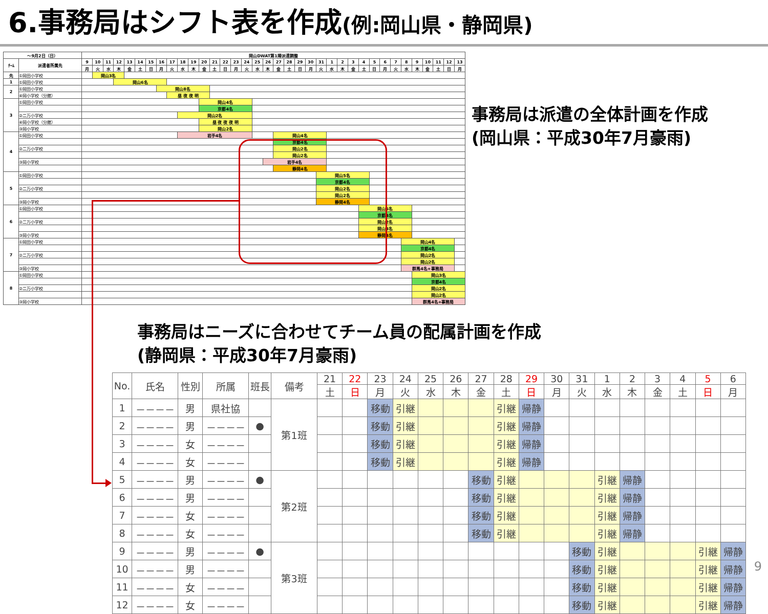6.事務局はシフト表を作成(例:岡山県・静岡県)
| ～9月2日（日） | | 岡山DWAT第1陣派遣調整 | | | | | | | | | | | | | | | | | | | | | | | | | | | | | | | | | | | |
| ﾁｰﾑ | 派遣者所属先 | 9 | 10 | 11 | 12 | 13 | 14 | 15 | 16 | 17 | 18 | 19 | 20 | 21 | 22 | 23 | 24 | 25 | 26 | 27 | 28 | 29 | 30 | 31 | 1 | 2 | 3 | 4 | 5 | 6 | 7 | 8 | 9 | 10 | 11 | 12 | 13 |
| | | 月 | 火 | 水 | 木 | 金 | 土 | 日 | 月 | 火 | 水 | 木 | 金 | 土 | 日 | 月 | 火 | 水 | 木 | 金 | 土 | 日 | 月 | 火 | 水 | 木 | 金 | 土 | 日 | 月 | 火 | 水 | 木 | 金 | 土 | 日 | 月 |
| 先 | ①岡田小学校 | | 岡山3名 | | | | | | | | | | | | | | | | | | | | | | | | | | | | | | | | | | |
| 1 | ①岡田小学校 | | | | 岡山6名 | | | | | | | | | | | | | | | | | | | | | | | | | | | | | | | | |
| 2 | ①岡田小学校 | | | | | | | | 岡山8名 | | | | | | | | | | | | | | | | | | | | | | | | | | | | |
| | ④岡小学校（分館） | | | | | | | | | 昼 夜 夜 明 | | | | | | | | | | | | | | | | | | | | | | | | | | | |
| 3 | ①岡田小学校 | | | | | | | | | | | | 岡山4名 | | | | | | | | | | | | | | | | | | | | | | | | |
| | | | | | | | | | | | | | 京都4名 | | | | | | | | | | | | | | | | | | | | | | | | |
| | ②二万小学校 | | | | | | | | | | 岡山2名 | | | | | | | | | | | | | | | | | | | | | | | | | | |
| | ④岡小学校（分館） | | | | | | | | | | | | 昼 夜 夜 夜 明 | | | | | | | | | | | | | | | | | | | | | | | | |
| | ③岡小学校 | | | | | | | | | | | | 岡山2名 | | | | | | | | | | | | | | | | | | | | | | | | |
| 4 | ①岡田小学校 | | | | | | | | | | 岩手4名 | | | | | | | | | 岡山4名 | | | | | | | | | | | | | | | | | |
| | | | | | | | | | | | | | | | | | | | | 京都4名 | | | | | | | | | | | | | | | | | |
| | ②二万小学校 | | | | | | | | | | | | | | | | | | | 岡山2名 | | | | | | | | | | | | | | | | | |
| | | | | | | | | | | | | | | | | | | | | 岡山2名 | | | | | | | | | | | | | | | | | |
| | ③岡小学校 | | | | | | | | | | | | | | | | | | 岩手4名 | | | | | | | | | | | | | | | | | | |
| | | | | | | | | | | | | | | | | | | | | 静岡4名 | | | | | | | | | | | | | | | | | |
| 5 | ①岡田小学校 | | | | | | | | | | | | | | | | | | | | | | | 岡山5名 | | | | | | | | | | | | | |
| | | | | | | | | | | | | | | | | | | | | | | | | 京都4名 | | | | | | | | | | | | | |
| | ②二万小学校 | | | | | | | | | | | | | | | | | | | | | | | 岡山2名 | | | | | | | | | | | | | |
| | | | | | | | | | | | | | | | | | | | | | | | | 岡山2名 | | | | | | | | | | | | | |
| | ③岡小学校 | | | | | | | | | | | | | | | | | | | | | | | 静岡4名 | | | | | | | | | | | | | |
| 6 | ①岡田小学校 | | | | | | | | | | | | | | | | | | | | | | | | | | | 岡山5名 | | | | | | | | | |
| | | | | | | | | | | | | | | | | | | | | | | | | | | | | 京都4名 | | | | | | | | | |
| | ②二万小学校 | | | | | | | | | | | | | | | | | | | | | | | | | | | 岡山2名 | | | | | | | | | |
| | | | | | | | | | | | | | | | | | | | | | | | | | | | | 岡山3名 | | | | | | | | | |
| | ③岡小学校 | | | | | | | | | | | | | | | | | | | | | | | | | | | 静岡4名 | | | | | | | | | |
| 7 | ①岡田小学校 | | | | | | | | | | | | | | | | | | | | | | | | | | | | | | | 岡山4名 | | | | | |
| | | | | | | | | | | | | | | | | | | | | | | | | | | | | | | | | 京都4名 | | | | | |
| | ②二万小学校 | | | | | | | | | | | | | | | | | | | | | | | | | | | | | | | 岡山2名 | | | | | |
| | | | | | | | | | | | | | | | | | | | | | | | | | | | | | | | | 岡山2名 | | | | | |
| | ③岡小学校 | | | | | | | | | | | | | | | | | | | | | | | | | | | | | | | 群馬4名+事務局 | | | | | |
| 8 | ①岡田小学校 | | | | | | | | | | | | | | | | | | | | | | | | | | | | | | | | 岡山3名 | | | | |
| | | | | | | | | | | | | | | | | | | | | | | | | | | | | | | | | | 京都4名 | | | | |
| | ②二万小学校 | | | | | | | | | | | | | | | | | | | | | | | | | | | | | | | | 岡山2名 | | | | |
| | | | | | | | | | | | | | | | | | | | | | | | | | | | | | | | | | 岡山2名 | | | | |
| | ③岡小学校 | | | | | | | | | | | | | | | | | | | | | | | | | | | | | | | | 群馬4名+事務局 | | | | |
事務局は派遣の全体計画を作成
(岡山県：平成30年7月豪雨)
事務局はニーズに合わせてチーム員の配属計画を作成
(静岡県：平成30年7月豪雨)
| No. | 氏名 | 性別 | 所属 | 班長 | 備考 | 21 | 22 | 23 | 24 | 25 | 26 | 27 | 28 | 29 | 30 | 31 | 1 | 2 | 3 | 4 | 5 | 6 |
| --- | --- | --- | --- | --- | --- | --- | --- | --- | --- | --- | --- | --- | --- | --- | --- | --- | --- | --- | --- | --- | --- | --- |
| | | | | | | 土 | 日 | 月 | 火 | 水 | 木 | 金 | 土 | 日 | 月 | 火 | 水 | 木 | 金 | 土 | 日 | 月 |
| 1 | －－－－ | 男 | 県社協 | | 第1班 | | | 移動 | 引継 | | | | 引継 | 帰静 | | | | | | | | |
| 2 | －－－－ | 男 | －－－－ | ● | | | | 移動 | 引継 | | | | 引継 | 帰静 | | | | | | | | |
| 3 | －－－－ | 女 | －－－－ | | | | | 移動 | 引継 | | | | 引継 | 帰静 | | | | | | | | |
| 4 | －－－－ | 女 | －－－－ | | | | | 移動 | 引継 | | | | 引継 | 帰静 | | | | | | | | |
| 5 | －－－－ | 男 | －－－－ | ● | 第2班 | | | | | | | 移動 | 引継 | | | | 引継 | 帰静 | | | | |
| 6 | －－－－ | 男 | －－－－ | | | | | | | | | 移動 | 引継 | | | | 引継 | 帰静 | | | | |
| 7 | －－－－ | 女 | －－－－ | | | | | | | | | 移動 | 引継 | | | | 引継 | 帰静 | | | | |
| 8 | －－－－ | 女 | －－－－ | | | | | | | | | 移動 | 引継 | | | | 引継 | 帰静 | | | | |
| 9 | －－－－ | 男 | －－－－ | ● | 第3班 | | | | | | | | | | | 移動 | 引継 | | | | 引継 | 帰静 |
| 10 | －－－－ | 男 | －－－－ | | | | | | | | | | | | | 移動 | 引継 | | | | 引継 | 帰静 |
| 11 | －－－－ | 女 | －－－－ | | | | | | | | | | | | | 移動 | 引継 | | | | 引継 | 帰静 |
| 12 | －－－－ | 女 | －－－－ | | | | | | | | | | | | | 移動 | 引継 | | | | 引継 | 帰静 |
9